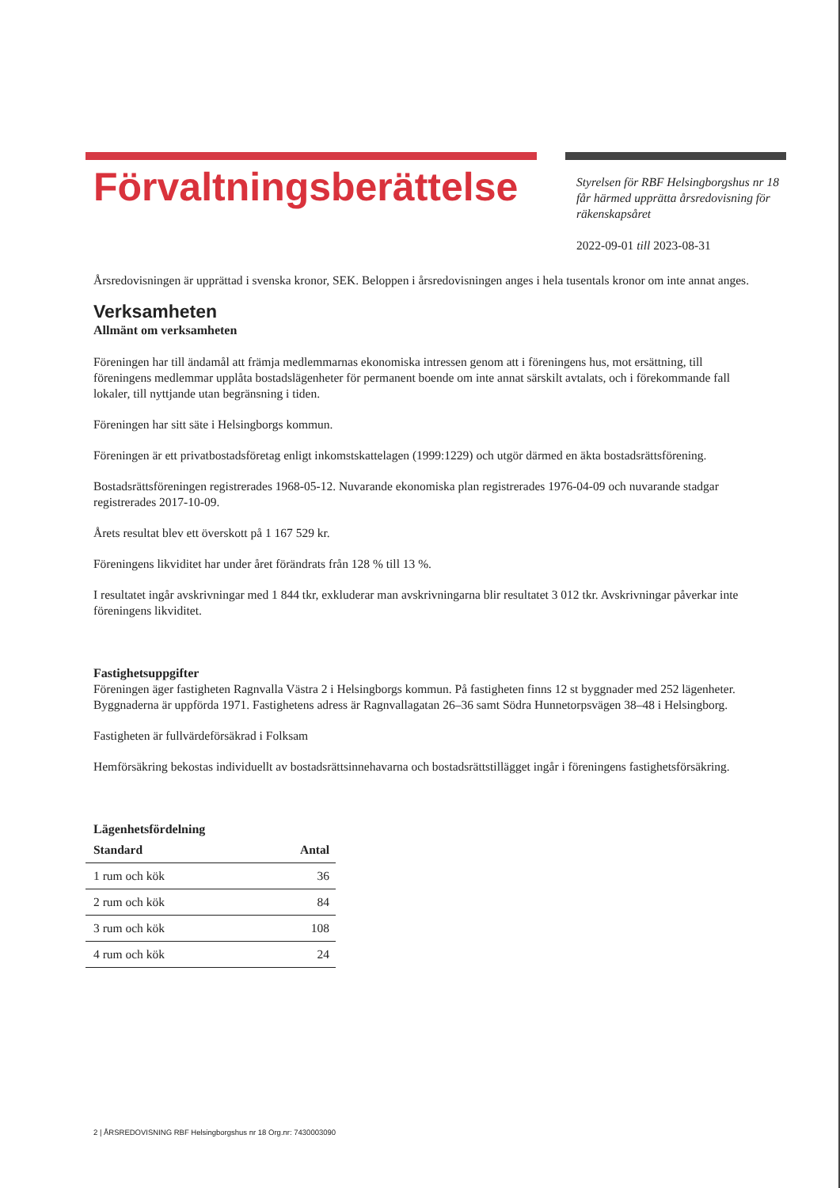Förvaltningsberättelse
Styrelsen för RBF Helsingborgshus nr 18 får härmed upprätta årsredovisning för räkenskapsåret
2022-09-01 till 2023-08-31
Årsredovisningen är upprättad i svenska kronor, SEK. Beloppen i årsredovisningen anges i hela tusentals kronor om inte annat anges.
Verksamheten
Allmänt om verksamheten
Föreningen har till ändamål att främja medlemmarnas ekonomiska intressen genom att i föreningens hus, mot ersättning, till föreningens medlemmar upplåta bostadslägenheter för permanent boende om inte annat särskilt avtalats, och i förekommande fall lokaler, till nyttjande utan begränsning i tiden.
Föreningen har sitt säte i Helsingborgs kommun.
Föreningen är ett privatbostadsföretag enligt inkomstskattelagen (1999:1229) och utgör därmed en äkta bostadsrättsförening.
Bostadsrättsföreningen registrerades 1968-05-12. Nuvarande ekonomiska plan registrerades 1976-04-09 och nuvarande stadgar registrerades 2017-10-09.
Årets resultat blev ett överskott på 1 167 529 kr.
Föreningens likviditet har under året förändrats från 128 % till 13 %.
I resultatet ingår avskrivningar med 1 844 tkr, exkluderar man avskrivningarna blir resultatet 3 012 tkr. Avskrivningar påverkar inte föreningens likviditet.
Fastighetsuppgifter
Föreningen äger fastigheten Ragnvalla Västra 2 i Helsingborgs kommun. På fastigheten finns 12 st byggnader med 252 lägenheter. Byggnaderna är uppförda 1971. Fastighetens adress är Ragnvallagatan 26–36 samt Södra Hunnetorpsvägen 38–48 i Helsingborg.
Fastigheten är fullvärdeförsäkrad i Folksam
Hemförsäkring bekostas individuellt av bostadsrättsinnehavarna och bostadsrättstillägget ingår i föreningens fastighetsförsäkring.
Lägenhetsfördelning
| Standard | Antal |
| --- | --- |
| 1 rum och kök | 36 |
| 2 rum och kök | 84 |
| 3 rum och kök | 108 |
| 4 rum och kök | 24 |
2 | ÅRSREDOVISNING RBF Helsingborgshus nr 18 Org.nr: 7430003090